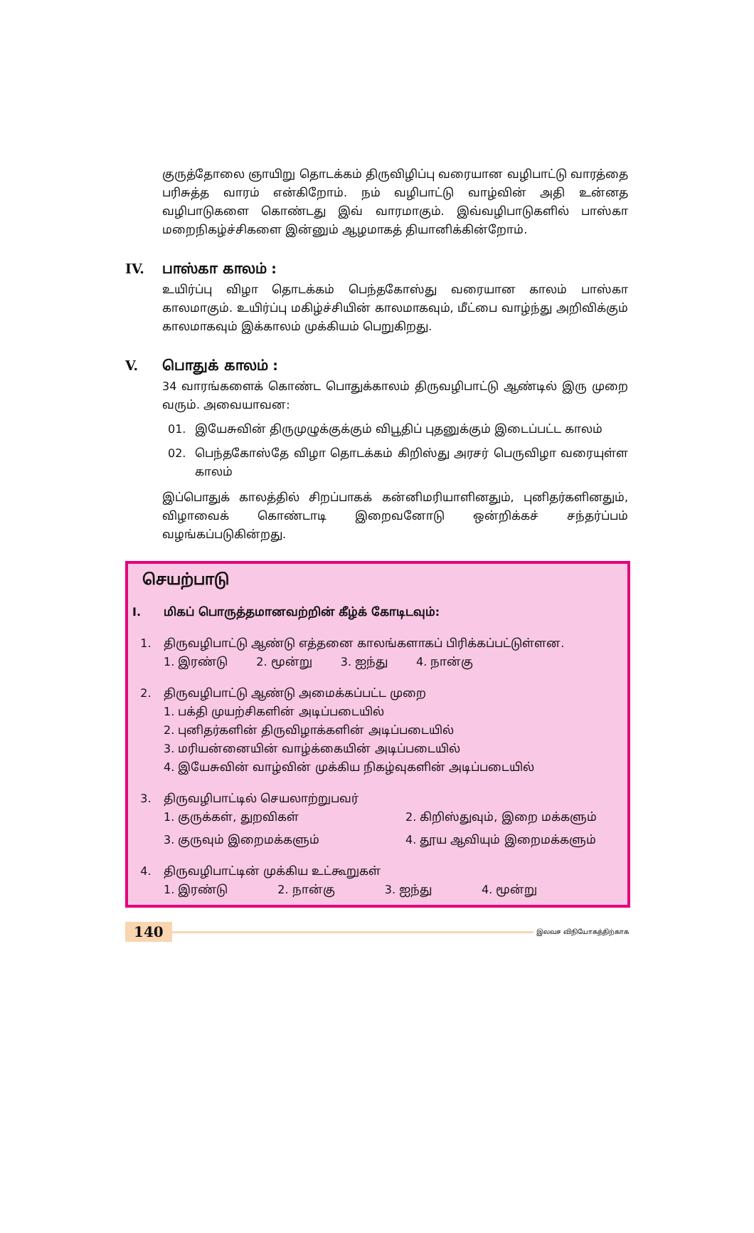குருத்தோலை ஞாயிறு தொடக்கம் திருவிழிப்பு வரையான வழிபாட்டு வாரத்தை பரிசுத்த வாரம் என்கிறோம். நம் வழிபாட்டு வாழ்வின் அதி உன்னத வழிபாடுகளை கொண்டது இவ் வாரமாகும். இவ்வழிபாடுகளில் பாஸ்கா மறைநிகழ்ச்சிகளை இன்னும் ஆழமாகத் தியானிக்கின்றோம்.
IV. பாஸ்கா காலம் :
உயிர்ப்பு விழா தொடக்கம் பெந்தகோஸ்து வரையான காலம் பாஸ்கா காலமாகும். உயிர்ப்பு மகிழ்ச்சியின் காலமாகவும், மீட்பை வாழ்ந்து அறிவிக்கும் காலமாகவும் இக்காலம் முக்கியம் பெறுகிறது.
V. பொதுக் காலம் :
34 வாரங்களைக் கொண்ட பொதுக்காலம் திருவழிபாட்டு ஆண்டில் இரு முறை வரும். அவையாவன:
01. இயேசுவின் திருமுழுக்குக்கும் விபூதிப் புதனுக்கும் இடைப்பட்ட காலம்
02. பெந்தகோஸ்தே விழா தொடக்கம் கிறிஸ்து அரசர் பெருவிழா வரையுள்ள காலம்
இப்பொதுக் காலத்தில் சிறப்பாகக் கன்னிமரியாளினதும், புனிதர்களினதும், விழாவைக் கொண்டாடி இறைவனோடு ஒன்றிக்கச் சந்தர்ப்பம் வழங்கப்படுகின்றது.
செயற்பாடு
I. மிகப் பொருத்தமானவற்றின் கீழ்க் கோடிடவும்:
1. திருவழிபாட்டு ஆண்டு எத்தனை காலங்களாகப் பிரிக்கப்பட்டுள்ளன.
1. இரண்டு 2. மூன்று 3. ஐந்து 4. நான்கு
2. திருவழிபாட்டு ஆண்டு அமைக்கப்பட்ட முறை
1. பக்தி முயற்சிகளின் அடிப்படையில்
2. புனிதர்களின் திருவிழாக்களின் அடிப்படையில்
3. மரியன்னையின் வாழ்க்கையின் அடிப்படையில்
4. இயேசுவின் வாழ்வின் முக்கிய நிகழ்வுகளின் அடிப்படையில்
3. திருவழிபாட்டில் செயலாற்றுபவர்
1. குருக்கள், துறவிகள் 2. கிறிஸ்துவும், இறை மக்களும் 3. குருவும் இறைமக்களும் 4. தூய ஆவியும் இறைமக்களும்
4. திருவழிபாட்டின் முக்கிய உட்கூறுகள்
1. இரண்டு 2. நான்கு 3. ஐந்து 4. மூன்று
140 இலவச விநியோகத்திற்காக